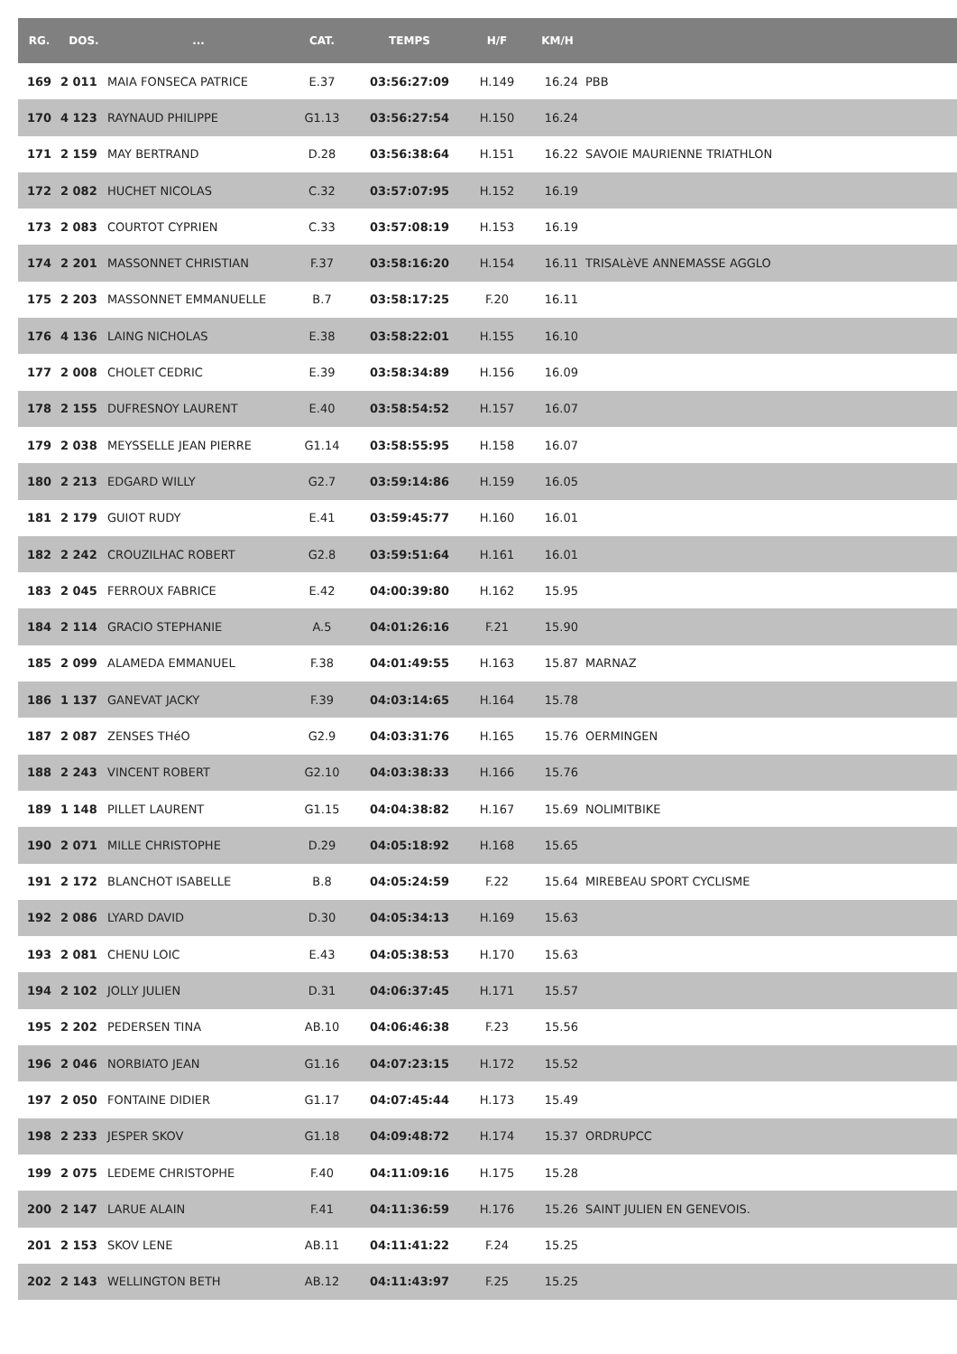| RG. | DOS. | ... | CAT. | TEMPS | H/F | KM/H | |
| --- | --- | --- | --- | --- | --- | --- | --- |
| 169 | 2 011 | MAIA FONSECA PATRICE | E.37 | 03:56:27:09 | H.149 | 16.24 | PBB |
| 170 | 4 123 | RAYNAUD PHILIPPE | G1.13 | 03:56:27:54 | H.150 | 16.24 | |
| 171 | 2 159 | MAY BERTRAND | D.28 | 03:56:38:64 | H.151 | 16.22 | SAVOIE MAURIENNE TRIATHLON |
| 172 | 2 082 | HUCHET NICOLAS | C.32 | 03:57:07:95 | H.152 | 16.19 | |
| 173 | 2 083 | COURTOT CYPRIEN | C.33 | 03:57:08:19 | H.153 | 16.19 | |
| 174 | 2 201 | MASSONNET CHRISTIAN | F.37 | 03:58:16:20 | H.154 | 16.11 | TRISALèVE ANNEMASSE AGGLO |
| 175 | 2 203 | MASSONNET EMMANUELLE | B.7 | 03:58:17:25 | F.20 | 16.11 | |
| 176 | 4 136 | LAING NICHOLAS | E.38 | 03:58:22:01 | H.155 | 16.10 | |
| 177 | 2 008 | CHOLET CEDRIC | E.39 | 03:58:34:89 | H.156 | 16.09 | |
| 178 | 2 155 | DUFRESNOY LAURENT | E.40 | 03:58:54:52 | H.157 | 16.07 | |
| 179 | 2 038 | MEYSSELLE JEAN PIERRE | G1.14 | 03:58:55:95 | H.158 | 16.07 | |
| 180 | 2 213 | EDGARD WILLY | G2.7 | 03:59:14:86 | H.159 | 16.05 | |
| 181 | 2 179 | GUIOT RUDY | E.41 | 03:59:45:77 | H.160 | 16.01 | |
| 182 | 2 242 | CROUZILHAC ROBERT | G2.8 | 03:59:51:64 | H.161 | 16.01 | |
| 183 | 2 045 | FERROUX FABRICE | E.42 | 04:00:39:80 | H.162 | 15.95 | |
| 184 | 2 114 | GRACIO STEPHANIE | A.5 | 04:01:26:16 | F.21 | 15.90 | |
| 185 | 2 099 | ALAMEDA EMMANUEL | F.38 | 04:01:49:55 | H.163 | 15.87 | MARNAZ |
| 186 | 1 137 | GANEVAT JACKY | F.39 | 04:03:14:65 | H.164 | 15.78 | |
| 187 | 2 087 | ZENSES THéO | G2.9 | 04:03:31:76 | H.165 | 15.76 | OERMINGEN |
| 188 | 2 243 | VINCENT ROBERT | G2.10 | 04:03:38:33 | H.166 | 15.76 | |
| 189 | 1 148 | PILLET LAURENT | G1.15 | 04:04:38:82 | H.167 | 15.69 | NOLIMITBIKE |
| 190 | 2 071 | MILLE CHRISTOPHE | D.29 | 04:05:18:92 | H.168 | 15.65 | |
| 191 | 2 172 | BLANCHOT ISABELLE | B.8 | 04:05:24:59 | F.22 | 15.64 | MIREBEAU SPORT CYCLISME |
| 192 | 2 086 | LYARD DAVID | D.30 | 04:05:34:13 | H.169 | 15.63 | |
| 193 | 2 081 | CHENU LOIC | E.43 | 04:05:38:53 | H.170 | 15.63 | |
| 194 | 2 102 | JOLLY JULIEN | D.31 | 04:06:37:45 | H.171 | 15.57 | |
| 195 | 2 202 | PEDERSEN TINA | AB.10 | 04:06:46:38 | F.23 | 15.56 | |
| 196 | 2 046 | NORBIATO JEAN | G1.16 | 04:07:23:15 | H.172 | 15.52 | |
| 197 | 2 050 | FONTAINE DIDIER | G1.17 | 04:07:45:44 | H.173 | 15.49 | |
| 198 | 2 233 | JESPER SKOV | G1.18 | 04:09:48:72 | H.174 | 15.37 | ORDRUPCC |
| 199 | 2 075 | LEDEME CHRISTOPHE | F.40 | 04:11:09:16 | H.175 | 15.28 | |
| 200 | 2 147 | LARUE ALAIN | F.41 | 04:11:36:59 | H.176 | 15.26 | SAINT JULIEN EN GENEVOIS. |
| 201 | 2 153 | SKOV LENE | AB.11 | 04:11:41:22 | F.24 | 15.25 | |
| 202 | 2 143 | WELLINGTON BETH | AB.12 | 04:11:43:97 | F.25 | 15.25 | |